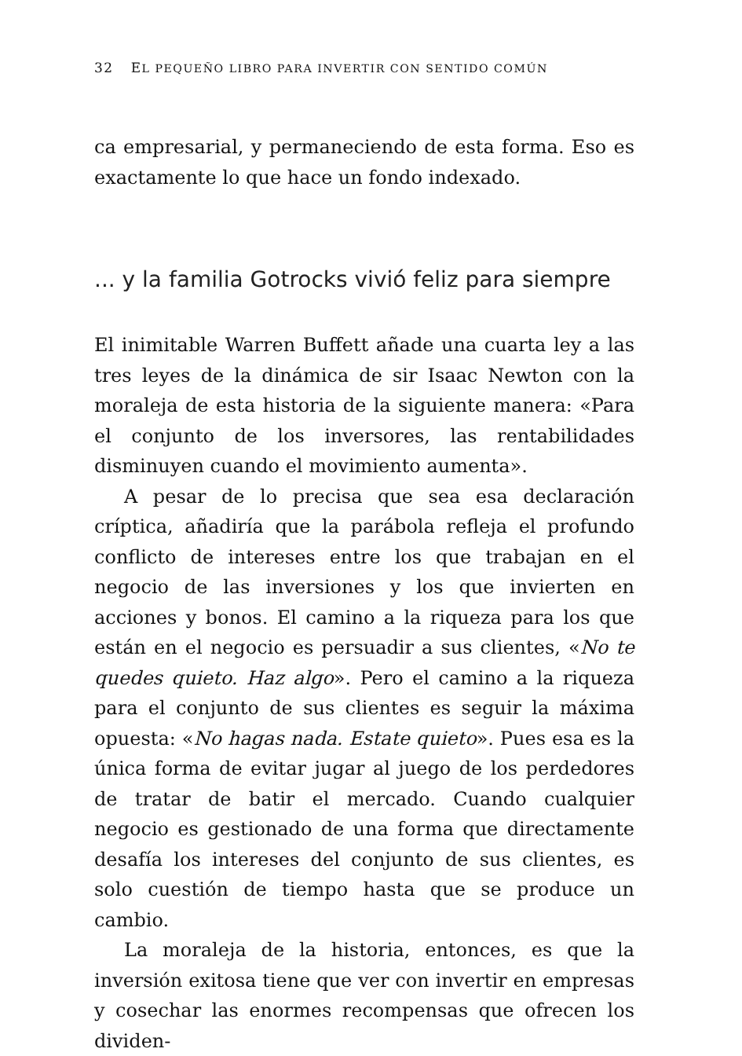32 EL PEQUEÑO LIBRO PARA INVERTIR CON SENTIDO COMÚN
ca empresarial, y permaneciendo de esta forma. Eso es exactamente lo que hace un fondo indexado.
... y la familia Gotrocks vivió feliz para siempre
El inimitable Warren Buffett añade una cuarta ley a las tres leyes de la dinámica de sir Isaac Newton con la moraleja de esta historia de la siguiente manera: «Para el conjunto de los inversores, las rentabilidades disminuyen cuando el movimiento aumenta».
A pesar de lo precisa que sea esa declaración críptica, añadiría que la parábola refleja el profundo conflicto de intereses entre los que trabajan en el negocio de las inversiones y los que invierten en acciones y bonos. El camino a la riqueza para los que están en el negocio es persuadir a sus clientes, «No te quedes quieto. Haz algo». Pero el camino a la riqueza para el conjunto de sus clientes es seguir la máxima opuesta: «No hagas nada. Estate quieto». Pues esa es la única forma de evitar jugar al juego de los perdedores de tratar de batir el mercado. Cuando cualquier negocio es gestionado de una forma que directamente desafía los intereses del conjunto de sus clientes, es solo cuestión de tiempo hasta que se produce un cambio.
La moraleja de la historia, entonces, es que la inversión exitosa tiene que ver con invertir en empresas y cosechar las enormes recompensas que ofrecen los dividen-